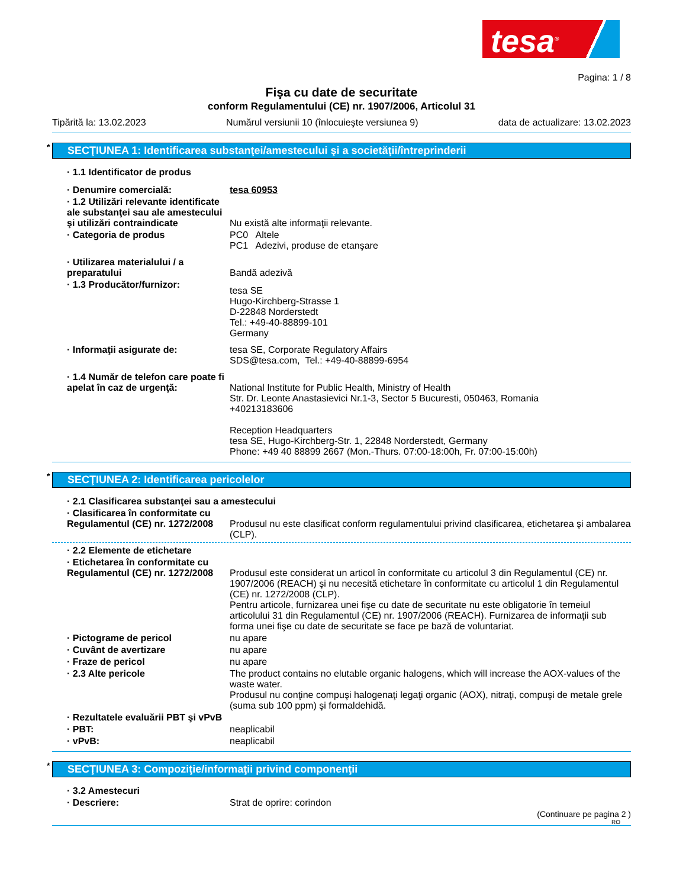tesa<sup>®</sup>
Pagina: 1 / 8
Fişa cu date de securitate
conform Regulamentului (CE) nr. 1907/2006, Articolul 31
Tipărită la: 13.02.2023 Numărul versiunii 10 (înlocuieşte versiunea 9) data de actualizare: 13.02.2023
* SECŢIUNEA 1: Identificarea substanţei/amestecului şi a societăţii/întreprinderii
· 1.1 Identificator de produs
· Denumire comercială: tesa 60953
· 1.2 Utilizări relevante identificate ale substanţei sau ale amestecului şi utilizări contraindicate
Nu există alte informaţii relevante.
· Categoria de produs PC0 Altele
PC1 Adezivi, produse de etanşare
· Utilizarea materialului / a preparatului
Bandă adezivă
· 1.3 Producător/furnizor:
tesa SE
Hugo-Kirchberg-Strasse 1
D-22848 Norderstedt
Tel.: +49-40-88899-101
Germany
· Informaţii asigurate de: tesa SE, Corporate Regulatory Affairs
SDS@tesa.com, Tel.: +49-40-88899-6954
· 1.4 Număr de telefon care poate fi apelat în caz de urgenţă:
National Institute for Public Health, Ministry of Health
Str. Dr. Leonte Anastasievici Nr.1-3, Sector 5 Bucuresti, 050463, Romania
+40213183606
Reception Headquarters
tesa SE, Hugo-Kirchberg-Str. 1, 22848 Norderstedt, Germany
Phone: +49 40 88899 2667 (Mon.-Thurs. 07:00-18:00h, Fr. 07:00-15:00h)
* SECŢIUNEA 2: Identificarea pericolelor
· 2.1 Clasificarea substanţei sau a amestecului
· Clasificarea în conformitate cu Regulamentul (CE) nr. 1272/2008
Produsul nu este clasificat conform regulamentului privind clasificarea, etichetarea şi ambalarea (CLP).
· 2.2 Elemente de etichetare
· Etichetarea în conformitate cu Regulamentul (CE) nr. 1272/2008
Produsul este considerat un articol în conformitate cu articolul 3 din Regulamentul (CE) nr. 1907/2006 (REACH) şi nu necesită etichetare în conformitate cu articolul 1 din Regulamentul (CE) nr. 1272/2008 (CLP).
Pentru articole, furnizarea unei fişe cu date de securitate nu este obligatorie în temeiul articolului 31 din Regulamentul (CE) nr. 1907/2006 (REACH). Furnizarea de informaţii sub forma unei fişe cu date de securitate se face pe bază de voluntariat.
· Pictograme de pericol nu apare
· Cuvânt de avertizare nu apare
· Fraze de pericol nu apare
· 2.3 Alte pericole The product contains no elutable organic halogens, which will increase the AOX-values of the waste water.
Produsul nu conţine compuşi halogenaţi legaţi organic (AOX), nitraţi, compuşi de metale grele (suma sub 100 ppm) şi formaldehidă.
· Rezultatele evaluării PBT şi vPvB
· PBT: neaplicabil
· vPvB: neaplicabil
* SECŢIUNEA 3: Compoziţie/informaţii privind componenţii
· 3.2 Amestecuri
· Descriere: Strat de oprire: corindon
(Continuare pe pagina 2 )
RO